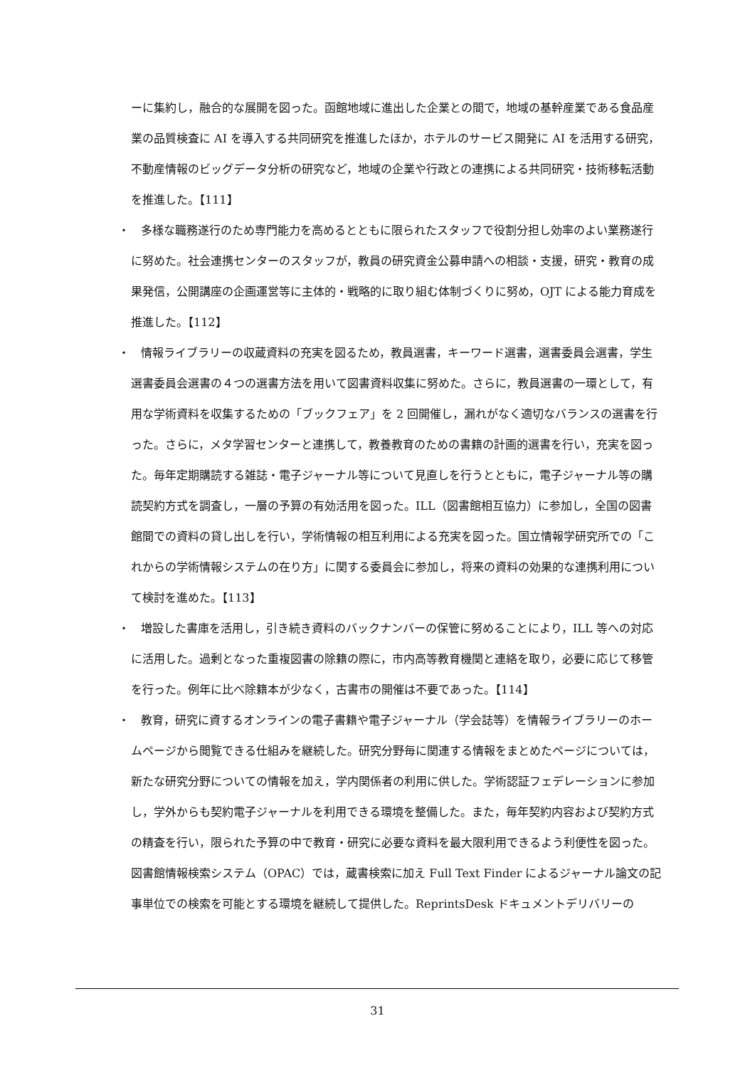ーに集約し，融合的な展開を図った。函館地域に進出した企業との間で，地域の基幹産業である食品産業の品質検査に AI を導入する共同研究を推進したほか，ホテルのサービス開発に AI を活用する研究，不動産情報のビッグデータ分析の研究など，地域の企業や行政との連携による共同研究・技術移転活動を推進した。【111】
・　多様な職務遂行のため専門能力を高めるとともに限られたスタッフで役割分担し効率のよい業務遂行に努めた。社会連携センターのスタッフが，教員の研究資金公募申請への相談・支援，研究・教育の成果発信，公開講座の企画運営等に主体的・戦略的に取り組む体制づくりに努め，OJT による能力育成を推進した。【112】
・　情報ライブラリーの収蔵資料の充実を図るため，教員選書，キーワード選書，選書委員会選書，学生選書委員会選書の４つの選書方法を用いて図書資料収集に努めた。さらに，教員選書の一環として，有用な学術資料を収集するための「ブックフェア」を 2 回開催し，漏れがなく適切なバランスの選書を行った。さらに，メタ学習センターと連携して，教養教育のための書籍の計画的選書を行い，充実を図った。毎年定期購読する雑誌・電子ジャーナル等について見直しを行うとともに，電子ジャーナル等の購読契約方式を調査し，一層の予算の有効活用を図った。ILL（図書館相互協力）に参加し，全国の図書館間での資料の貸し出しを行い，学術情報の相互利用による充実を図った。国立情報学研究所での「これからの学術情報システムの在り方」に関する委員会に参加し，将来の資料の効果的な連携利用について検討を進めた。【113】
・　増設した書庫を活用し，引き続き資料のバックナンバーの保管に努めることにより，ILL 等への対応に活用した。過剰となった重複図書の除籍の際に，市内高等教育機関と連絡を取り，必要に応じて移管を行った。例年に比べ除籍本が少なく，古書市の開催は不要であった。【114】
・　教育，研究に資するオンラインの電子書籍や電子ジャーナル（学会誌等）を情報ライブラリーのホームページから閲覧できる仕組みを継続した。研究分野毎に関連する情報をまとめたページについては，新たな研究分野についての情報を加え，学内関係者の利用に供した。学術認証フェデレーションに参加し，学外からも契約電子ジャーナルを利用できる環境を整備した。また，毎年契約内容および契約方式の精査を行い，限られた予算の中で教育・研究に必要な資料を最大限利用できるよう利便性を図った。図書館情報検索システム（OPAC）では，蔵書検索に加え Full Text Finder によるジャーナル論文の記事単位での検索を可能とする環境を継続して提供した。ReprintsDesk ドキュメントデリバリーの
31